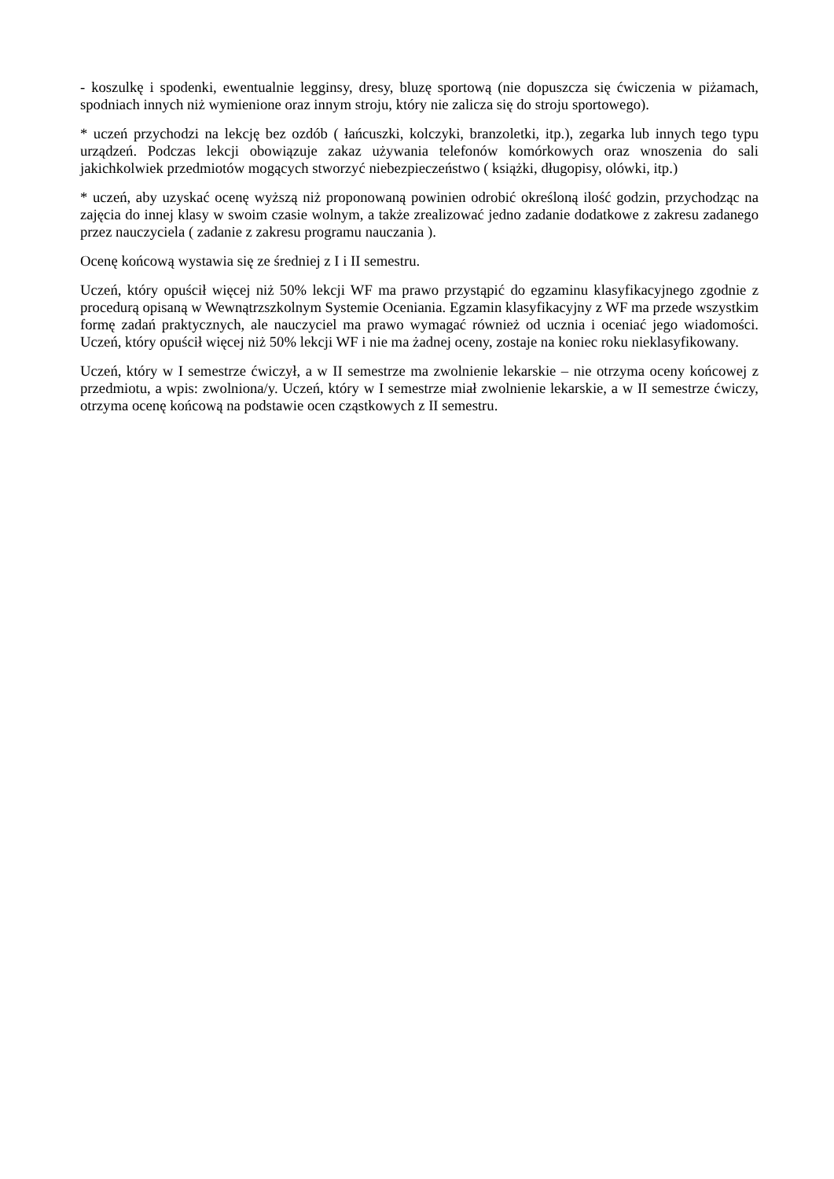- koszulkę i spodenki, ewentualnie legginsy, dresy, bluzę sportową (nie dopuszcza się ćwiczenia w piżamach, spodniach innych niż wymienione oraz innym stroju, który nie zalicza się do stroju sportowego).
* uczeń przychodzi na lekcję bez ozdób ( łańcuszki, kolczyki, branzoletki, itp.), zegarka lub innych tego typu urządzeń. Podczas lekcji obowiązuje zakaz używania telefonów komórkowych oraz wnoszenia do sali jakichkolwiek przedmiotów mogących stworzyć niebezpieczeństwo ( książki, długopisy, olówki, itp.)
* uczeń, aby uzyskać ocenę wyższą niż proponowaną powinien odrobić określoną ilość godzin, przychodząc na zajęcia do innej klasy w swoim czasie wolnym, a także zrealizować jedno zadanie dodatkowe z zakresu zadanego przez nauczyciela ( zadanie z zakresu programu nauczania ).
Ocenę końcową wystawia się ze średniej z I i II semestru.
Uczeń, który opuścił więcej niż 50% lekcji WF ma prawo przystąpić do egzaminu klasyfikacyjnego zgodnie z procedurą opisaną w Wewnątrzszkolnym Systemie Oceniania. Egzamin klasyfikacyjny z WF ma przede wszystkim formę zadań praktycznych, ale nauczyciel ma prawo wymagać również od ucznia i oceniać jego wiadomości. Uczeń, który opuścił więcej niż 50% lekcji WF i nie ma żadnej oceny, zostaje na koniec roku nieklasyfikowany.
Uczeń, który w I semestrze ćwiczył, a w II semestrze ma zwolnienie lekarskie – nie otrzyma oceny końcowej z przedmiotu, a wpis: zwolniona/y. Uczeń, który w I semestrze miał zwolnienie lekarskie, a w II semestrze ćwiczy, otrzyma ocenę końcową na podstawie ocen cząstkowych z II semestru.